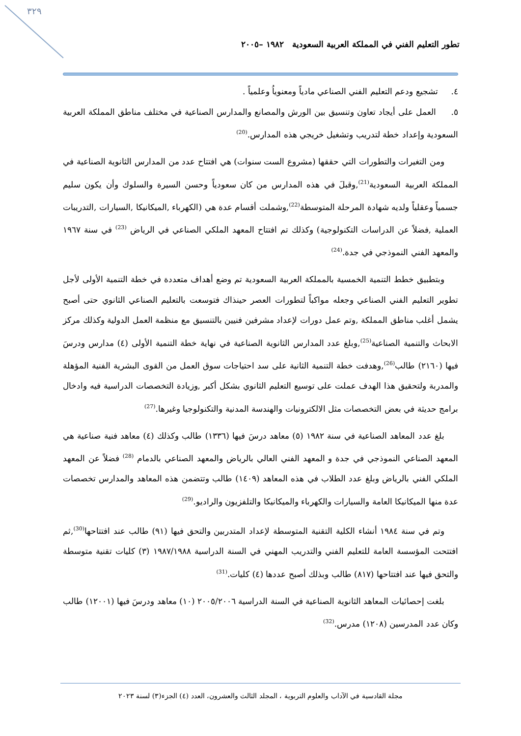٣٢٩
تطور التعليم الفني في المملكة العربية السعودية ١٩٨٢ –٢٠٠٥
٤. تشجيع ودعم التعليم الفني الصناعي مادياً ومعنوياُ وعلمياً .
٥. العمل على أيجاد تعاون وتنسيق بين الورش والمصانع والمدارس الصناعية في مختلف مناطق المملكة العربية السعودية وإعداد خطة لتدريب وتشغيل خريجي هذه المدارس.<sup>(20)</sup>
ومن التغيرات والتطورات التي حققها (مشروع الست سنوات) هي افتتاح عدد من المدارس الثانوية الصناعية في المملكة العربية السعودية<sup>(21)</sup>,وقبلَ في هذه المدارس من كان سعودياً وحسن السيرة والسلوك وأن يكون سليم جسمياً وعقلياً ولديه شهادة المرحلة المتوسطة<sup>(22)</sup>,وشملت أقسام عدة هي (الكهرباء ,الميكانيكا ,السيارات ,التدريبات العملية ,فضلاً عن الدراسات التكنولوجية) وكذلك تم افتتاح المعهد الملكي الصناعي في الرياض <sup>(23)</sup> في سنة ١٩٦٧ والمعهد الفني النموذجي في جدة.<sup>(24)</sup>
وبتطبيق خطط التنمية الخمسية بالمملكة العربية السعودية تم وضع أهداف متعددة في خطة التنمية الأولى لأجل تطوير التعليم الفني الصناعي وجعله مواكباً لتطورات العصر حينذاك فتوسعت بالتعليم الصناعي الثانوي حتى أصبح يشمل أغلب مناطق المملكة ,وتم عمل دورات لإعداد مشرفين فنيين بالتنسيق مع منظمة العمل الدولية وكذلك مركز الابحاث والتنمية الصناعية<sup>(25)</sup>,وبلغ عدد المدارس الثانوية الصناعية في نهاية خطة التنمية الأولى (٤) مدارس ودرسَ فيها (٢١٦٠) طالب<sup>(26)</sup>,وهدفت خطة التنمية الثانية على سد احتياجات سوق العمل من القوى البشرية الفنية المؤهلة والمدربة ولتحقيق هذا الهدف عملت على توسيع التعليم الثانوي بشكل أكبر ,وزيادة التخصصات الدراسية فيه وادخال برامج حديثة في بعض التخصصات مثل الالكترونيات والهندسة المدنية والتكنولوجيا وغيرها.<sup>(27)</sup>
بلغ عدد المعاهد الصناعية في سنة ١٩٨٢ (٥) معاهد درسَ فيها (١٣٣٦) طالب وكذلك (٤) معاهد فنية صناعية هي المعهد الصناعي النموذجي في جدة و المعهد الفني العالي بالرياض والمعهد الصناعي بالدمام <sup>(28)</sup> فضلاً عن المعهد الملكي الفني بالرياض وبلغ عدد الطلاب في هذه المعاهد (١٤٠٩) طالب وتتضمن هذه المعاهد والمدارس تخصصات عدة منها الميكانيكا العامة والسيارات والكهرباء والميكانيكا والتلفزيون والراديو.<sup>(29)</sup>
وتم في سنة ١٩٨٤ أنشاء الكلية التقنية المتوسطة لإعداد المتدربين والتحق فيها (٩١) طالب عند افتتاحها<sup>(30)</sup>,ثم افتتحت المؤسسة العامة للتعليم الفني والتدريب المهني في السنة الدراسية ١٩٨٧/١٩٨٨ (٣) كليات تقنية متوسطة والتحق فيها عند افتتاحها (٨١٧) طالب وبذلك أصبح عددها (٤) كليات.<sup>(31)</sup>
بلغت إحصائيات المعاهد الثانوية الصناعية في السنة الدراسية ٢٠٠٥/٢٠٠٦ (١٠) معاهد ودرسَ فيها (١٢٠٠١) طالب وكان عدد المدرسين (١٢٠٨) مدرس.<sup>(32)</sup>
مجلة القادسية في الآداب والعلوم التربوية ، المجلد الثالث والعشرون، العدد (٤) الجزء(٣) لسنة ٢٠٢٣